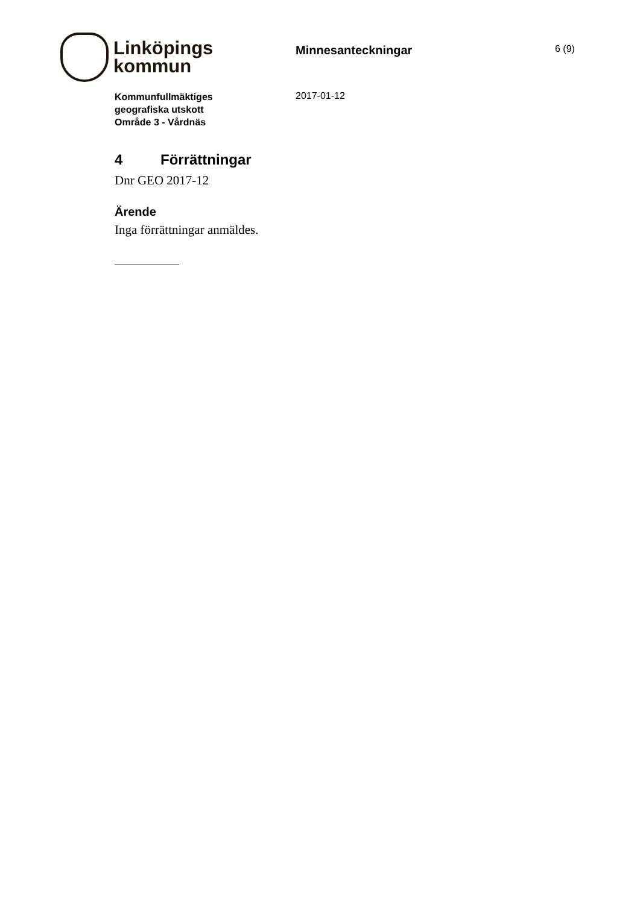Linköpings
kommun
Minnesanteckningar
6 (9)
Kommunfullmäktiges
geografiska utskott
Område 3 - Vårdnäs
2017-01-12
4 Förrättningar
Dnr GEO 2017-12
Ärende
Inga förrättningar anmäldes.